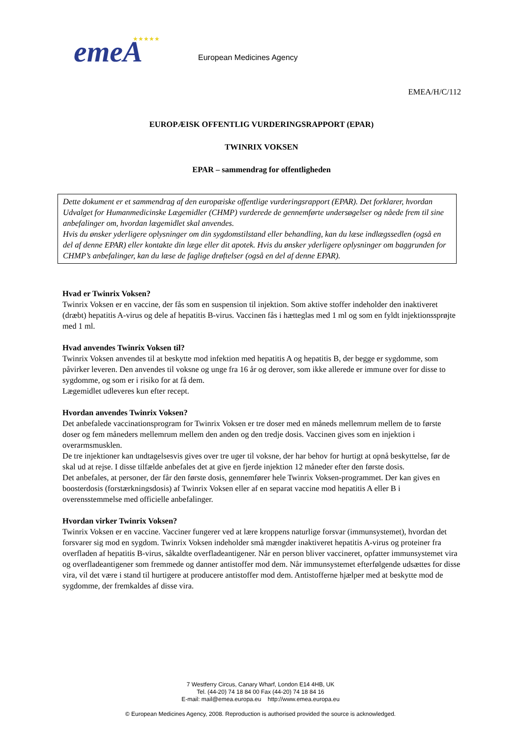emeA
★★★★★
European Medicines Agency
EMEA/H/C/112
EUROPÆISK OFFENTLIG VURDERINGSRAPPORT (EPAR)
TWINRIX VOKSEN
EPAR – sammendrag for offentligheden
Dette dokument er et sammendrag af den europæiske offentlige vurderingsrapport (EPAR). Det forklarer, hvordan Udvalget for Humanmedicinske Lægemidler (CHMP) vurderede de gennemførte undersøgelser og nåede frem til sine anbefalinger om, hvordan lægemidlet skal anvendes.
Hvis du ønsker yderligere oplysninger om din sygdomstilstand eller behandling, kan du læse indlægssedlen (også en del af denne EPAR) eller kontakte din læge eller dit apotek. Hvis du ønsker yderligere oplysninger om baggrunden for CHMP’s anbefalinger, kan du læse de faglige drøftelser (også en del af denne EPAR).
Hvad er Twinrix Voksen?
Twinrix Voksen er en vaccine, der fås som en suspension til injektion. Som aktive stoffer indeholder den inaktiveret (dræbt) hepatitis A-virus og dele af hepatitis B-virus. Vaccinen fås i hætteglas med 1 ml og som en fyldt injektionssprøjte med 1 ml.
Hvad anvendes Twinrix Voksen til?
Twinrix Voksen anvendes til at beskytte mod infektion med hepatitis A og hepatitis B, der begge er sygdomme, som påvirker leveren. Den anvendes til voksne og unge fra 16 år og derover, som ikke allerede er immune over for disse to sygdomme, og som er i risiko for at få dem.
Lægemidlet udleveres kun efter recept.
Hvordan anvendes Twinrix Voksen?
Det anbefalede vaccinationsprogram for Twinrix Voksen er tre doser med en måneds mellemrum mellem de to første doser og fem måneders mellemrum mellem den anden og den tredje dosis. Vaccinen gives som en injektion i overarmsmusklen.
De tre injektioner kan undtagelsesvis gives over tre uger til voksne, der har behov for hurtigt at opnå beskyttelse, før de skal ud at rejse. I disse tilfælde anbefales det at give en fjerde injektion 12 måneder efter den første dosis.
Det anbefales, at personer, der får den første dosis, gennemfører hele Twinrix Voksen-programmet. Der kan gives en boosterdosis (forstærkningsdosis) af Twinrix Voksen eller af en separat vaccine mod hepatitis A eller B i overensstemmelse med officielle anbefalinger.
Hvordan virker Twinrix Voksen?
Twinrix Voksen er en vaccine. Vacciner fungerer ved at lære kroppens naturlige forsvar (immunsystemet), hvordan det forsvarer sig mod en sygdom. Twinrix Voksen indeholder små mængder inaktiveret hepatitis A-virus og proteiner fra overfladen af hepatitis B-virus, såkaldte overfladeantigener. Når en person bliver vaccineret, opfatter immunsystemet vira og overfladeantigener som fremmede og danner antistoffer mod dem. Når immunsystemet efterfølgende udsættes for disse vira, vil det være i stand til hurtigere at producere antistoffer mod dem. Antistofferne hjælper med at beskytte mod de sygdomme, der fremkaldes af disse vira.
7 Westferry Circus, Canary Wharf, London E14 4HB, UK
Tel. (44-20) 74 18 84 00 Fax (44-20) 74 18 84 16
E-mail: mail@emea.europa.eu http://www.emea.europa.eu
© European Medicines Agency, 2008. Reproduction is authorised provided the source is acknowledged.